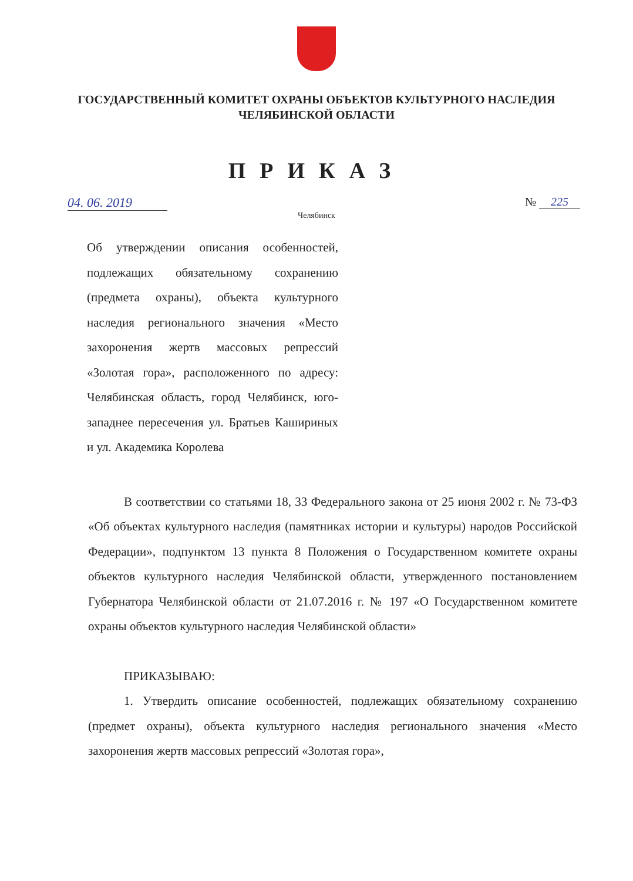ГОСУДАРСТВЕННЫЙ КОМИТЕТ ОХРАНЫ ОБЪЕКТОВ КУЛЬТУРНОГО НАСЛЕДИЯ
ЧЕЛЯБИНСКОЙ ОБЛАСТИ
ПРИКАЗ
04. 06. 2019 № 225
Челябинск
Об утверждении описания особенностей, подлежащих обязательному сохранению (предмета охраны), объекта культурного наследия регионального значения «Место захоронения жертв массовых репрессий «Золотая гора», расположенного по адресу: Челябинская область, город Челябинск, юго-западнее пересечения ул. Братьев Кашириных и ул. Академика Королева
В соответствии со статьями 18, 33 Федерального закона от 25 июня 2002 г. № 73-ФЗ «Об объектах культурного наследия (памятниках истории и культуры) народов Российской Федерации», подпунктом 13 пункта 8 Положения о Государственном комитете охраны объектов культурного наследия Челябинской области, утвержденного постановлением Губернатора Челябинской области от 21.07.2016 г. № 197 «О Государственном комитете охраны объектов культурного наследия Челябинской области»
ПРИКАЗЫВАЮ:
1. Утвердить описание особенностей, подлежащих обязательному сохранению (предмет охраны), объекта культурного наследия регионального значения «Место захоронения жертв массовых репрессий «Золотая гора»,